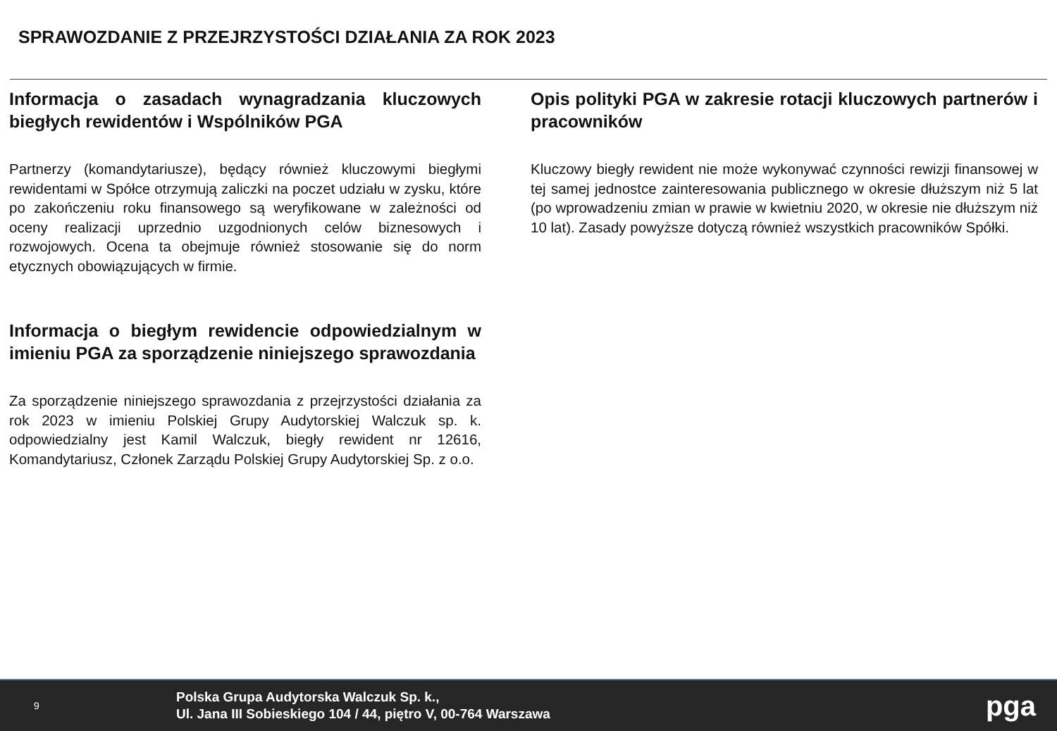SPRAWOZDANIE Z PRZEJRZYSTOŚCI DZIAŁANIA ZA ROK 2023
Informacja o zasadach wynagradzania kluczowych biegłych rewidentów i Wspólników PGA
Partnerzy (komandytariusze), będący również kluczowymi biegłymi rewidentami w Spółce otrzymują zaliczki na poczet udziału w zysku, które po zakończeniu roku finansowego są weryfikowane w zależności od oceny realizacji uprzednio uzgodnionych celów biznesowych i rozwojowych. Ocena ta obejmuje również stosowanie się do norm etycznych obowiązujących w firmie.
Informacja o biegłym rewidencie odpowiedzialnym w imieniu PGA za sporządzenie niniejszego sprawozdania
Za sporządzenie niniejszego sprawozdania z przejrzystości działania za rok 2023 w imieniu Polskiej Grupy Audytorskiej Walczuk sp. k. odpowiedzialny jest Kamil Walczuk, biegły rewident nr 12616, Komandytariusz, Członek Zarządu Polskiej Grupy Audytorskiej Sp. z o.o.
Opis polityki PGA w zakresie rotacji kluczowych partnerów i pracowników
Kluczowy biegły rewident nie może wykonywać czynności rewizji finansowej w tej samej jednostce zainteresowania publicznego w okresie dłuższym niż 5 lat (po wprowadzeniu zmian w prawie w kwietniu 2020, w okresie nie dłuższym niż 10 lat). Zasady powyższe dotyczą również wszystkich pracowników Spółki.
9
Polska Grupa Audytorska Walczuk Sp. k.,
Ul. Jana III Sobieskiego 104 / 44, piętro V, 00-764 Warszawa
pga